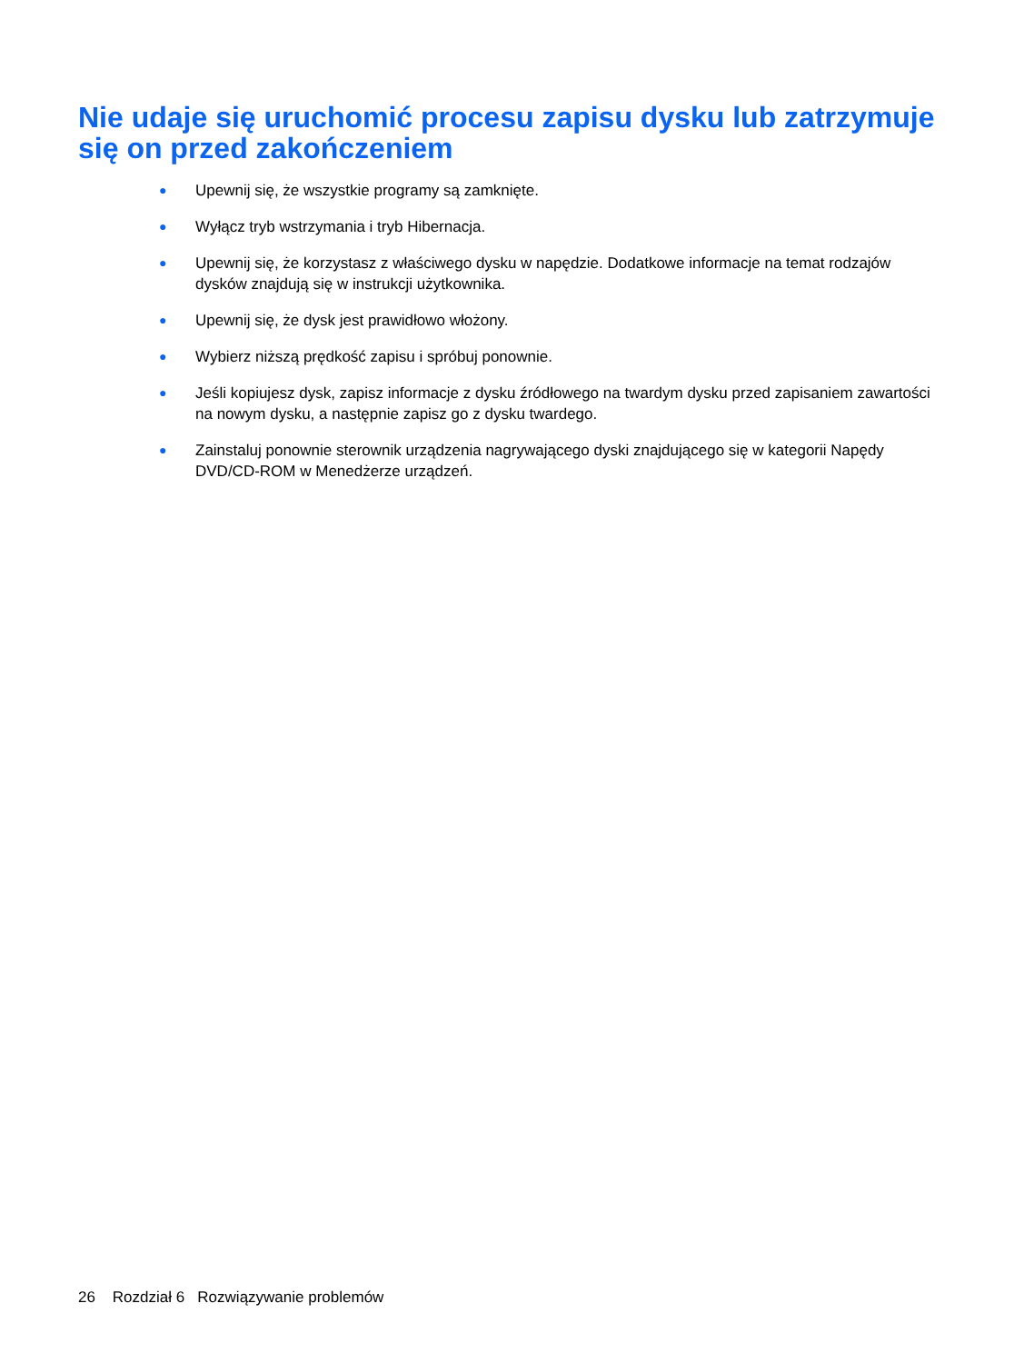Nie udaje się uruchomić procesu zapisu dysku lub zatrzymuje się on przed zakończeniem
● Upewnij się, że wszystkie programy są zamknięte.
● Wyłącz tryb wstrzymania i tryb Hibernacja.
● Upewnij się, że korzystasz z właściwego dysku w napędzie. Dodatkowe informacje na temat rodzajów dysków znajdują się w instrukcji użytkownika.
● Upewnij się, że dysk jest prawidłowo włożony.
● Wybierz niższą prędkość zapisu i spróbuj ponownie.
● Jeśli kopiujesz dysk, zapisz informacje z dysku źródłowego na twardym dysku przed zapisaniem zawartości na nowym dysku, a następnie zapisz go z dysku twardego.
● Zainstaluj ponownie sterownik urządzenia nagrywającego dyski znajdującego się w kategorii Napędy DVD/CD-ROM w Menedżerze urządzeń.
26 Rozdział 6 Rozwiązywanie problemów